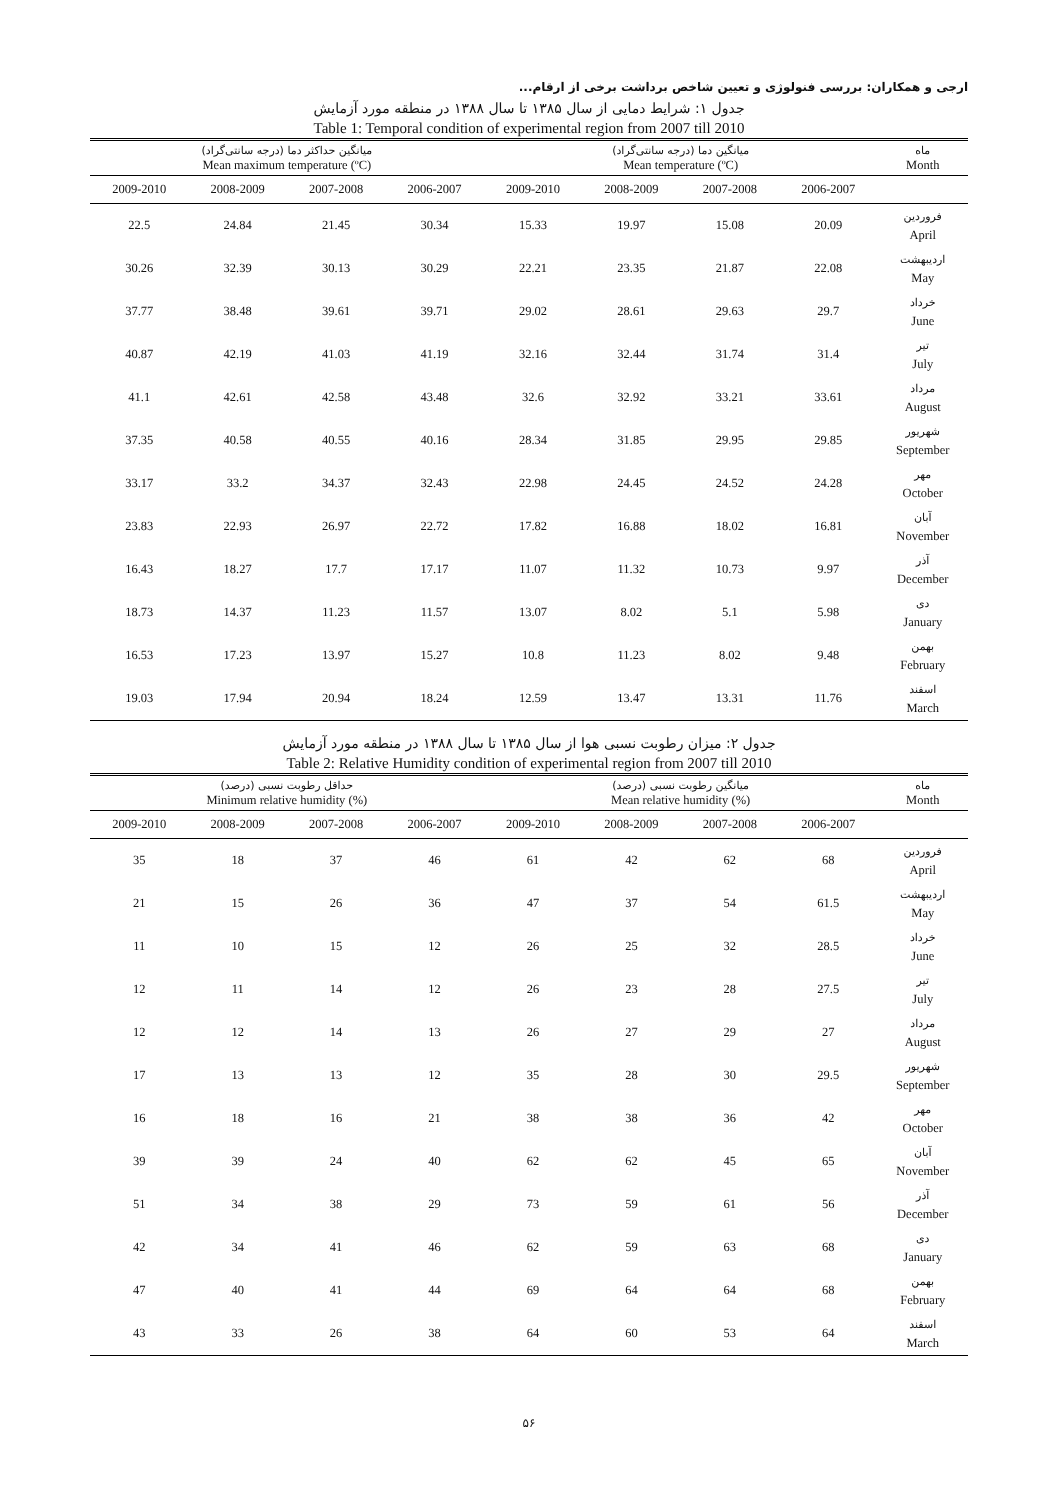ارجی و همکاران: بررسی فنولوژی و تعیین شاخص برداشت برخی از ارقام...
جدول ۱: شرایط دمایی از سال ۱۳۸۵ تا سال ۱۳۸۸ در منطقه مورد آزمایش
Table 1: Temporal condition of experimental region from 2007 till 2010
| میانگین حداکثر دما (درجه سانتی‌گراد) Mean maximum temperature (ºC) | | | | میانگین دما (درجه سانتی‌گراد) Mean temperature (ºC) | | | | ماه Month |
| --- | --- | --- | --- | --- | --- | --- | --- | --- |
| 2009-2010 | 2008-2009 | 2007-2008 | 2006-2007 | 2009-2010 | 2008-2009 | 2007-2008 | 2006-2007 | |
| 22.5 | 24.84 | 21.45 | 30.34 | 15.33 | 19.97 | 15.08 | 20.09 | فروردین April |
| 30.26 | 32.39 | 30.13 | 30.29 | 22.21 | 23.35 | 21.87 | 22.08 | اردیبهشت May |
| 37.77 | 38.48 | 39.61 | 39.71 | 29.02 | 28.61 | 29.63 | 29.7 | خرداد June |
| 40.87 | 42.19 | 41.03 | 41.19 | 32.16 | 32.44 | 31.74 | 31.4 | تیر July |
| 41.1 | 42.61 | 42.58 | 43.48 | 32.6 | 32.92 | 33.21 | 33.61 | مرداد August |
| 37.35 | 40.58 | 40.55 | 40.16 | 28.34 | 31.85 | 29.95 | 29.85 | شهریور September |
| 33.17 | 33.2 | 34.37 | 32.43 | 22.98 | 24.45 | 24.52 | 24.28 | مهر October |
| 23.83 | 22.93 | 26.97 | 22.72 | 17.82 | 16.88 | 18.02 | 16.81 | آبان November |
| 16.43 | 18.27 | 17.7 | 17.17 | 11.07 | 11.32 | 10.73 | 9.97 | آذر December |
| 18.73 | 14.37 | 11.23 | 11.57 | 13.07 | 8.02 | 5.1 | 5.98 | دی January |
| 16.53 | 17.23 | 13.97 | 15.27 | 10.8 | 11.23 | 8.02 | 9.48 | بهمن February |
| 19.03 | 17.94 | 20.94 | 18.24 | 12.59 | 13.47 | 13.31 | 11.76 | اسفند March |
جدول ۲: میزان رطوبت نسبی هوا از سال ۱۳۸۵ تا سال ۱۳۸۸ در منطقه مورد آزمایش
Table 2: Relative Humidity condition of experimental region from 2007 till 2010
| حداقل رطوبت نسبی (درصد) Minimum relative humidity (%) | | | | میانگین رطوبت نسبی (درصد) Mean relative humidity (%) | | | | ماه Month |
| --- | --- | --- | --- | --- | --- | --- | --- | --- |
| 2009-2010 | 2008-2009 | 2007-2008 | 2006-2007 | 2009-2010 | 2008-2009 | 2007-2008 | 2006-2007 | |
| 35 | 18 | 37 | 46 | 61 | 42 | 62 | 68 | فروردین April |
| 21 | 15 | 26 | 36 | 47 | 37 | 54 | 61.5 | اردیبهشت May |
| 11 | 10 | 15 | 12 | 26 | 25 | 32 | 28.5 | خرداد June |
| 12 | 11 | 14 | 12 | 26 | 23 | 28 | 27.5 | تیر July |
| 12 | 12 | 14 | 13 | 26 | 27 | 29 | 27 | مرداد August |
| 17 | 13 | 13 | 12 | 35 | 28 | 30 | 29.5 | شهریور September |
| 16 | 18 | 16 | 21 | 38 | 38 | 36 | 42 | مهر October |
| 39 | 39 | 24 | 40 | 62 | 62 | 45 | 65 | آبان November |
| 51 | 34 | 38 | 29 | 73 | 59 | 61 | 56 | آذر December |
| 42 | 34 | 41 | 46 | 62 | 59 | 63 | 68 | دی January |
| 47 | 40 | 41 | 44 | 69 | 64 | 64 | 68 | بهمن February |
| 43 | 33 | 26 | 38 | 64 | 60 | 53 | 64 | اسفند March |
۵۶